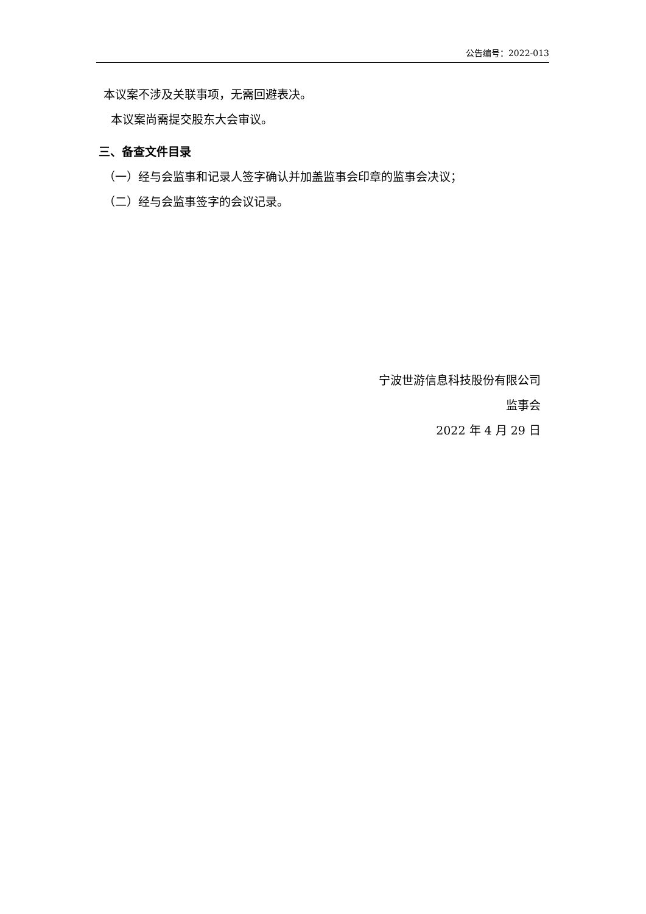公告编号：2022-013
本议案不涉及关联事项，无需回避表决。
本议案尚需提交股东大会审议。
三、备查文件目录
（一）经与会监事和记录人签字确认并加盖监事会印章的监事会决议；
（二）经与会监事签字的会议记录。
宁波世游信息科技股份有限公司
监事会
2022 年 4 月 29 日